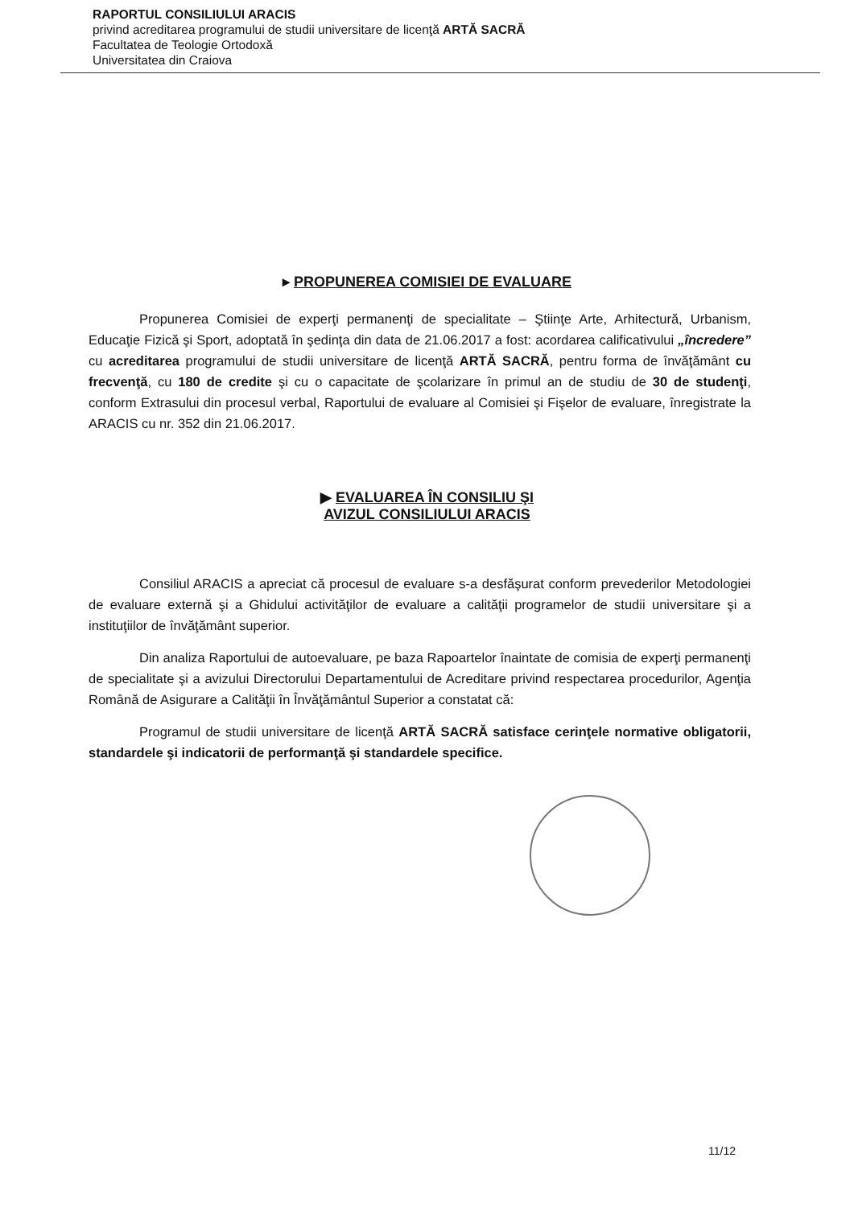RAPORTUL CONSILIULUI ARACIS
privind acreditarea programului de studii universitare de licenţă ARTĂ SACRĂ
Facultatea de Teologie Ortodoxă
Universitatea din Craiova
▸ PROPUNEREA COMISIEI DE EVALUARE
Propunerea Comisiei de experţi permanenţi de specialitate – Ştiinţe Arte, Arhitectură, Urbanism, Educaţie Fizică şi Sport, adoptată în şedinţa din data de 21.06.2017 a fost: acordarea calificativului „încredere” cu acreditarea programului de studii universitare de licenţă ARTĂ SACRĂ, pentru forma de învăţământ cu frecvenţă, cu 180 de credite şi cu o capacitate de şcolarizare în primul an de studiu de 30 de studenţi, conform Extrasului din procesul verbal, Raportului de evaluare al Comisiei şi Fişelor de evaluare, înregistrate la ARACIS cu nr. 352 din 21.06.2017.
▶ EVALUAREA ÎN CONSILIU ŞI
AVIZUL CONSILIULUI ARACIS
Consiliul ARACIS a apreciat că procesul de evaluare s-a desfăşurat conform prevederilor Metodologiei de evaluare externă şi a Ghidului activităţilor de evaluare a calităţii programelor de studii universitare şi a instituţiilor de învăţământ superior.
Din analiza Raportului de autoevaluare, pe baza Rapoartelor înaintate de comisia de experţi permanenţi de specialitate şi a avizului Directorului Departamentului de Acreditare privind respectarea procedurilor, Agenţia Română de Asigurare a Calităţii în Învăţământul Superior a constatat că:
Programul de studii universitare de licenţă ARTĂ SACRĂ satisface cerinţele normative obligatorii, standardele şi indicatorii de performanţă şi standardele specifice.
11/12